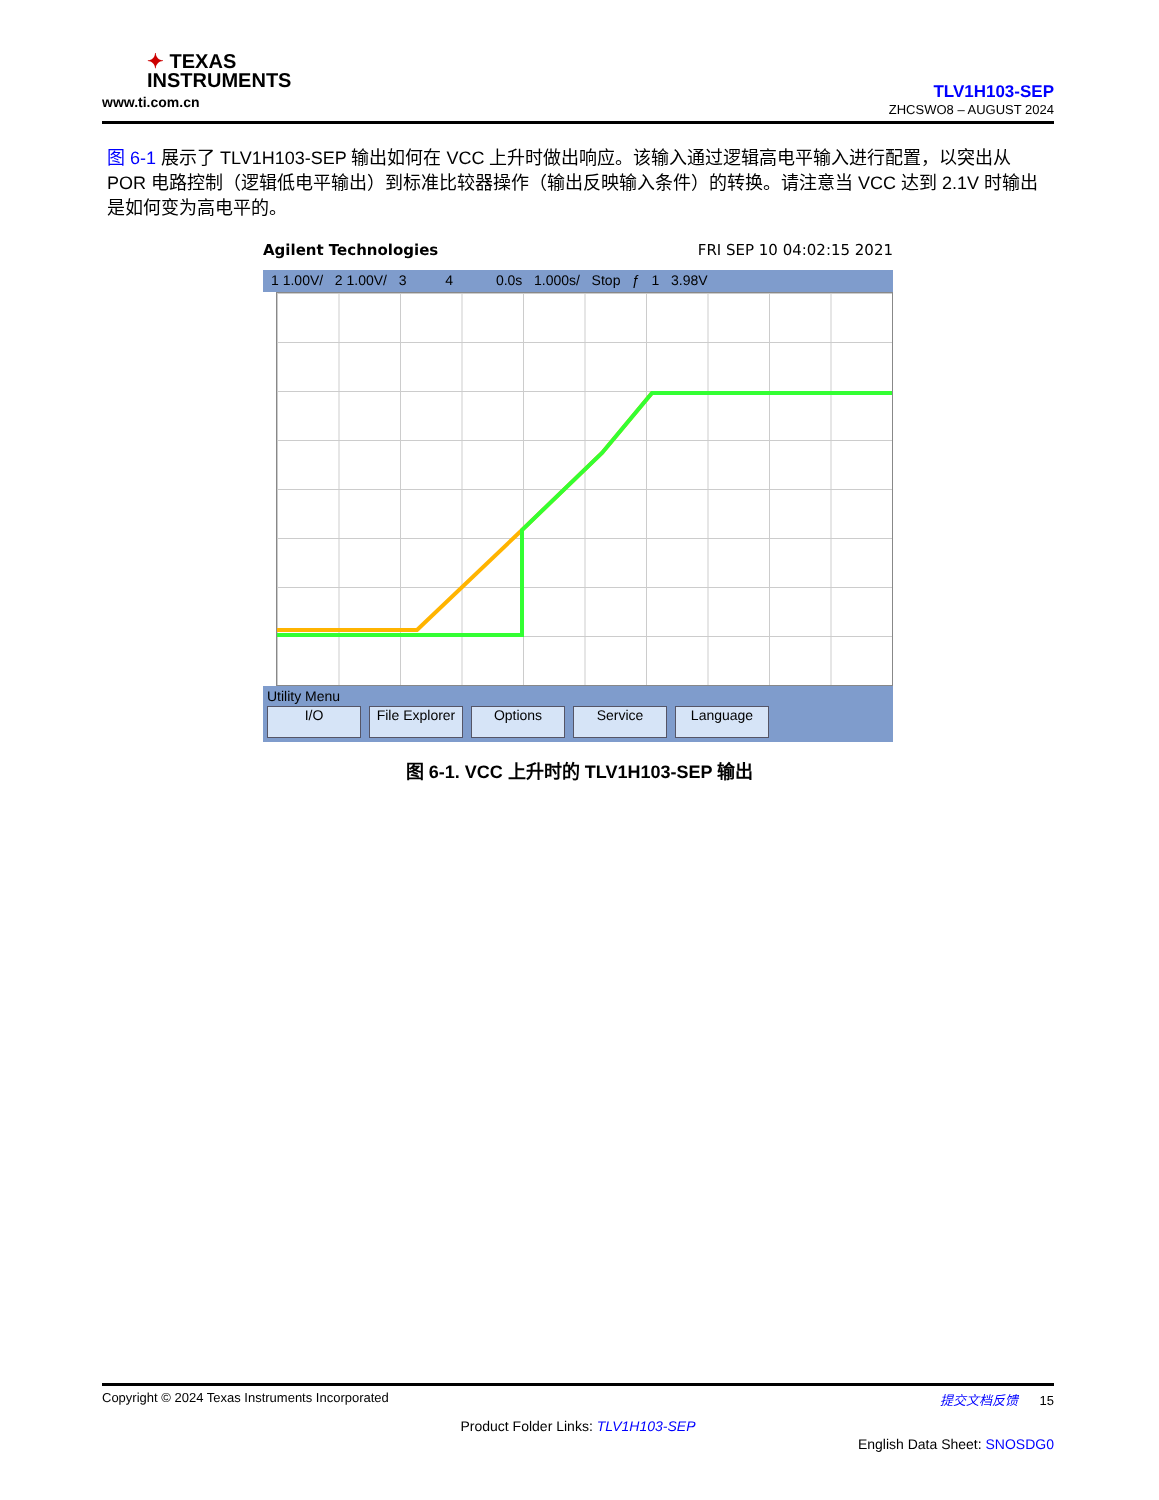✦ TEXAS
INSTRUMENTS
www.ti.com.cn
TLV1H103-SEP
ZHCSWO8 – AUGUST 2024
图 6-1 展示了 TLV1H103-SEP 输出如何在 VCC 上升时做出响应。该输入通过逻辑高电平输入进行配置，以突出从 POR 电路控制（逻辑低电平输出）到标准比较器操作（输出反映输入条件）的转换。请注意当 VCC 达到 2.1V 时输出是如何变为高电平的。
Agilent Technologies FRI SEP 10 04:02:15 2021
1 1.00V/ 2 1.00V/ 3 4 0.0s 1.000s/ Stop ƒ 1 3.98V
Utility Menu
I/O File Explorer Options Service Language
图 6-1. VCC 上升时的 TLV1H103-SEP 输出
Copyright © 2024 Texas Instruments Incorporated 提交文档反馈 15
Product Folder Links: TLV1H103-SEP
English Data Sheet: SNOSDG0